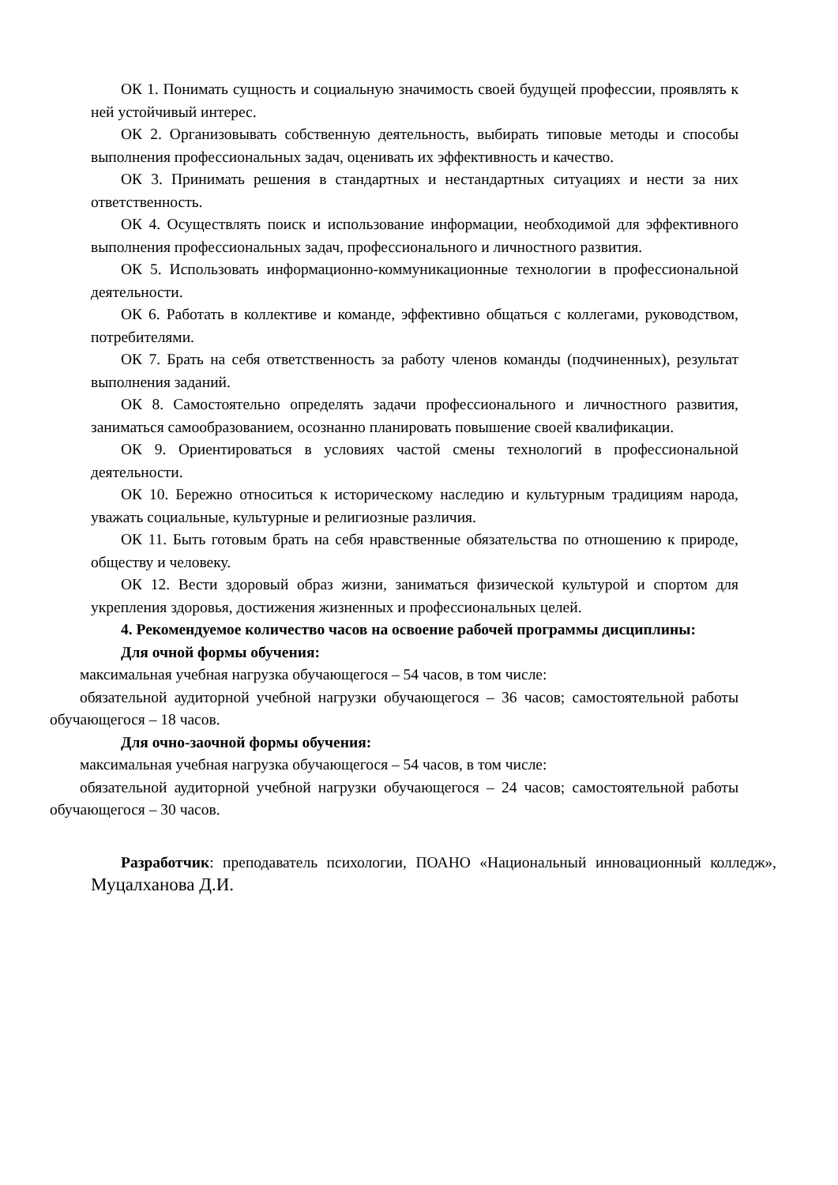ОК 1. Понимать сущность и социальную значимость своей будущей профессии, проявлять к ней устойчивый интерес.
ОК 2. Организовывать собственную деятельность, выбирать типовые методы и способы выполнения профессиональных задач, оценивать их эффективность и качество.
ОК 3. Принимать решения в стандартных и нестандартных ситуациях и нести за них ответственность.
ОК 4. Осуществлять поиск и использование информации, необходимой для эффективного выполнения профессиональных задач, профессионального и личностного развития.
ОК 5. Использовать информационно-коммуникационные технологии в профессиональной деятельности.
ОК 6. Работать в коллективе и команде, эффективно общаться с коллегами, руководством, потребителями.
ОК 7. Брать на себя ответственность за работу членов команды (подчиненных), результат выполнения заданий.
ОК 8. Самостоятельно определять задачи профессионального и личностного развития, заниматься самообразованием, осознанно планировать повышение своей квалификации.
ОК 9. Ориентироваться в условиях частой смены технологий в профессиональной деятельности.
ОК 10. Бережно относиться к историческому наследию и культурным традициям народа, уважать социальные, культурные и религиозные различия.
ОК 11. Быть готовым брать на себя нравственные обязательства по отношению к природе, обществу и человеку.
ОК 12. Вести здоровый образ жизни, заниматься физической культурой и спортом для укрепления здоровья, достижения жизненных и профессиональных целей.
4. Рекомендуемое количество часов на освоение рабочей программы дисциплины:
Для очной формы обучения:
максимальная учебная нагрузка обучающегося – 54 часов, в том числе:
обязательной аудиторной учебной нагрузки обучающегося – 36 часов; самостоятельной работы обучающегося – 18 часов.
Для очно-заочной формы обучения:
максимальная учебная нагрузка обучающегося – 54 часов, в том числе:
обязательной аудиторной учебной нагрузки обучающегося – 24 часов; самостоятельной работы обучающегося – 30 часов.
Разработчик: преподаватель психологии, ПОАНО «Национальный инновационный колледж», Муцалханова Д.И.